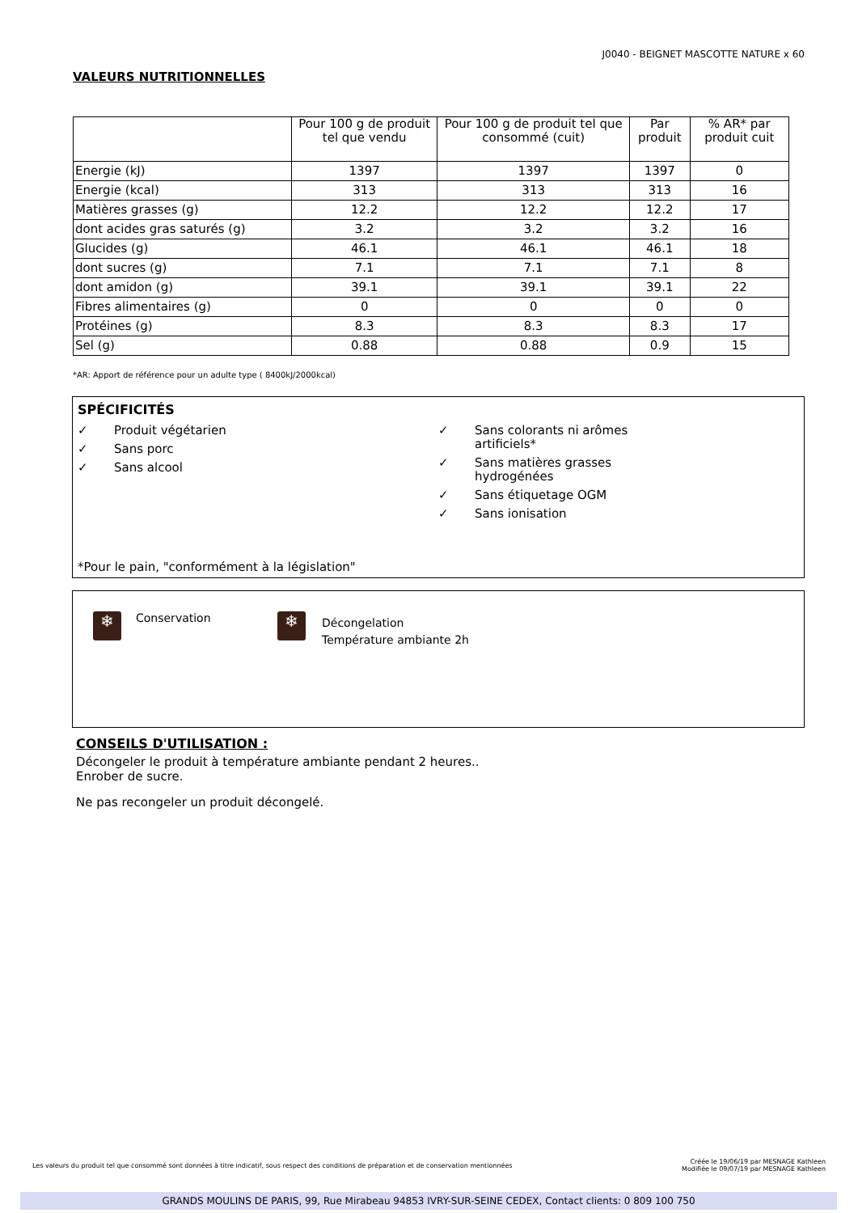J0040 - BEIGNET MASCOTTE NATURE x 60
VALEURS NUTRITIONNELLES
| | Pour 100 g de produit tel que vendu | Pour 100 g de produit tel que consommé (cuit) | Par produit | % AR* par produit cuit |
| --- | --- | --- | --- | --- |
| Energie (kJ) | 1397 | 1397 | 1397 | 0 |
| Energie (kcal) | 313 | 313 | 313 | 16 |
| Matières grasses (g) | 12.2 | 12.2 | 12.2 | 17 |
| dont acides gras saturés (g) | 3.2 | 3.2 | 3.2 | 16 |
| Glucides (g) | 46.1 | 46.1 | 46.1 | 18 |
| dont sucres (g) | 7.1 | 7.1 | 7.1 | 8 |
| dont amidon (g) | 39.1 | 39.1 | 39.1 | 22 |
| Fibres alimentaires (g) | 0 | 0 | 0 | 0 |
| Protéines (g) | 8.3 | 8.3 | 8.3 | 17 |
| Sel (g) | 0.88 | 0.88 | 0.9 | 15 |
*AR: Apport de référence pour un adulte type ( 8400kJ/2000kcal)
SPÉCIFICITÉS
✓ Produit végétarien
✓ Sans porc
✓ Sans alcool
✓ Sans colorants ni arômes
artificiels*
✓ Sans matières grasses
hydrogénées
✓ Sans étiquetage OGM
✓ Sans ionisation
*Pour le pain, "conformément à la législation"
❄ Conservation
❄ Décongelation
Température ambiante 2h
CONSEILS D'UTILISATION :
Décongeler le produit à température ambiante pendant 2 heures..
Enrober de sucre.
Ne pas recongeler un produit décongelé.
Les valeurs du produit tel que consommé sont données à titre indicatif, sous respect des conditions de préparation et de conservation mentionnées Créée le 19/06/19 par MESNAGE Kathleen
Modifiée le 09/07/19 par MESNAGE Kathleen
GRANDS MOULINS DE PARIS, 99, Rue Mirabeau 94853 IVRY-SUR-SEINE CEDEX, Contact clients: 0 809 100 750